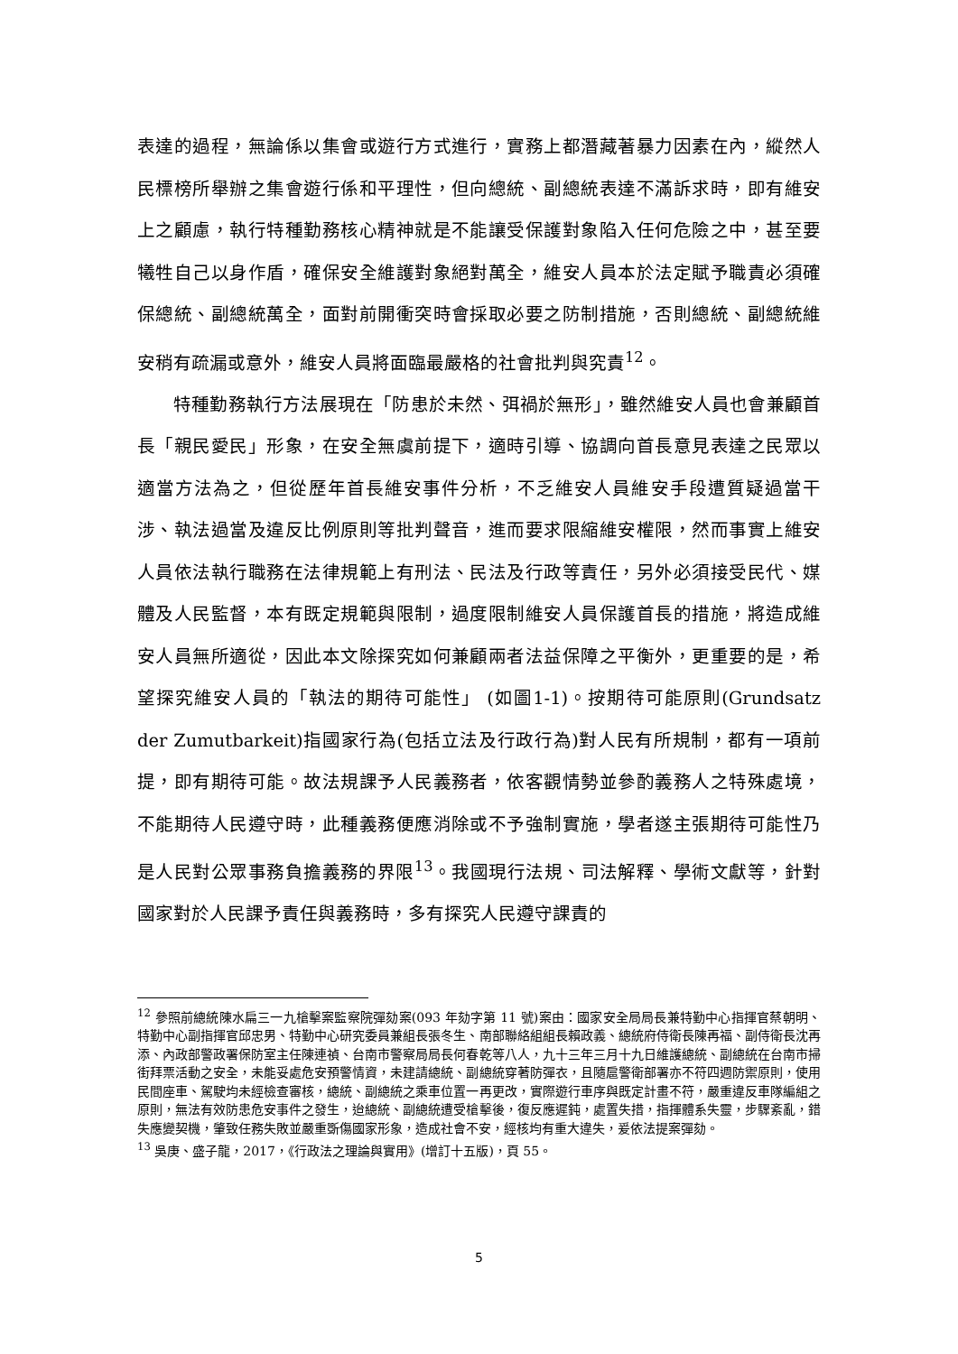表達的過程，無論係以集會或遊行方式進行，實務上都潛藏著暴力因素在內，縱然人民標榜所舉辦之集會遊行係和平理性，但向總統、副總統表達不滿訴求時，即有維安上之顧慮，執行特種勤務核心精神就是不能讓受保護對象陷入任何危險之中，甚至要犧牲自己以身作盾，確保安全維護對象絕對萬全，維安人員本於法定賦予職責必須確保總統、副總統萬全，面對前開衝突時會採取必要之防制措施，否則總統、副總統維安稍有疏漏或意外，維安人員將面臨最嚴格的社會批判與究責<sup>12</sup>。
特種勤務執行方法展現在「防患於未然、弭禍於無形」，雖然維安人員也會兼顧首長「親民愛民」形象，在安全無虞前提下，適時引導、協調向首長意見表達之民眾以適當方法為之，但從歷年首長維安事件分析，不乏維安人員維安手段遭質疑過當干涉、執法過當及違反比例原則等批判聲音，進而要求限縮維安權限，然而事實上維安人員依法執行職務在法律規範上有刑法、民法及行政等責任，另外必須接受民代、媒體及人民監督，本有既定規範與限制，過度限制維安人員保護首長的措施，將造成維安人員無所適從，因此本文除探究如何兼顧兩者法益保障之平衡外，更重要的是，希望探究維安人員的「執法的期待可能性」 (如圖1-1)。按期待可能原則(Grundsatz der Zumutbarkeit)指國家行為(包括立法及行政行為)對人民有所規制，都有一項前提，即有期待可能。故法規課予人民義務者，依客觀情勢並參酌義務人之特殊處境，不能期待人民遵守時，此種義務便應消除或不予強制實施，學者遂主張期待可能性乃是人民對公眾事務負擔義務的界限<sup>13</sup>。我國現行法規、司法解釋、學術文獻等，針對國家對於人民課予責任與義務時，多有探究人民遵守課責的
<sup>12</sup> 參照前總統陳水扁三一九槍擊案監察院彈劾案(093 年劾字第 11 號)案由：國家安全局局長兼特勤中心指揮官蔡朝明、特勤中心副指揮官邱忠男、特勤中心研究委員兼組長張冬生、南部聯絡組組長賴政義、總統府侍衛長陳再福、副侍衛長沈再添、內政部警政署保防室主任陳連禎、台南市警察局局長何春乾等八人，九十三年三月十九日維護總統、副總統在台南市掃街拜票活動之安全，未能妥處危安預警情資，未建請總統、副總統穿著防彈衣，且隨扈警衛部署亦不符四週防禦原則，使用民間座車、駕駛均未經檢查審核，總統、副總統之乘車位置一再更改，實際遊行車序與既定計畫不符，嚴重違反車隊編組之原則，無法有效防患危安事件之發生，迨總統、副總統遭受槍擊後，復反應遲鈍，處置失措，指揮體系失靈，步驟紊亂，錯失應變契機，肇致任務失敗並嚴重斲傷國家形象，造成社會不安，經核均有重大違失，爰依法提案彈劾。
<sup>13</sup> 吳庚、盛子龍，2017，《行政法之理論與實用》(增訂十五版)，頁 55。
5